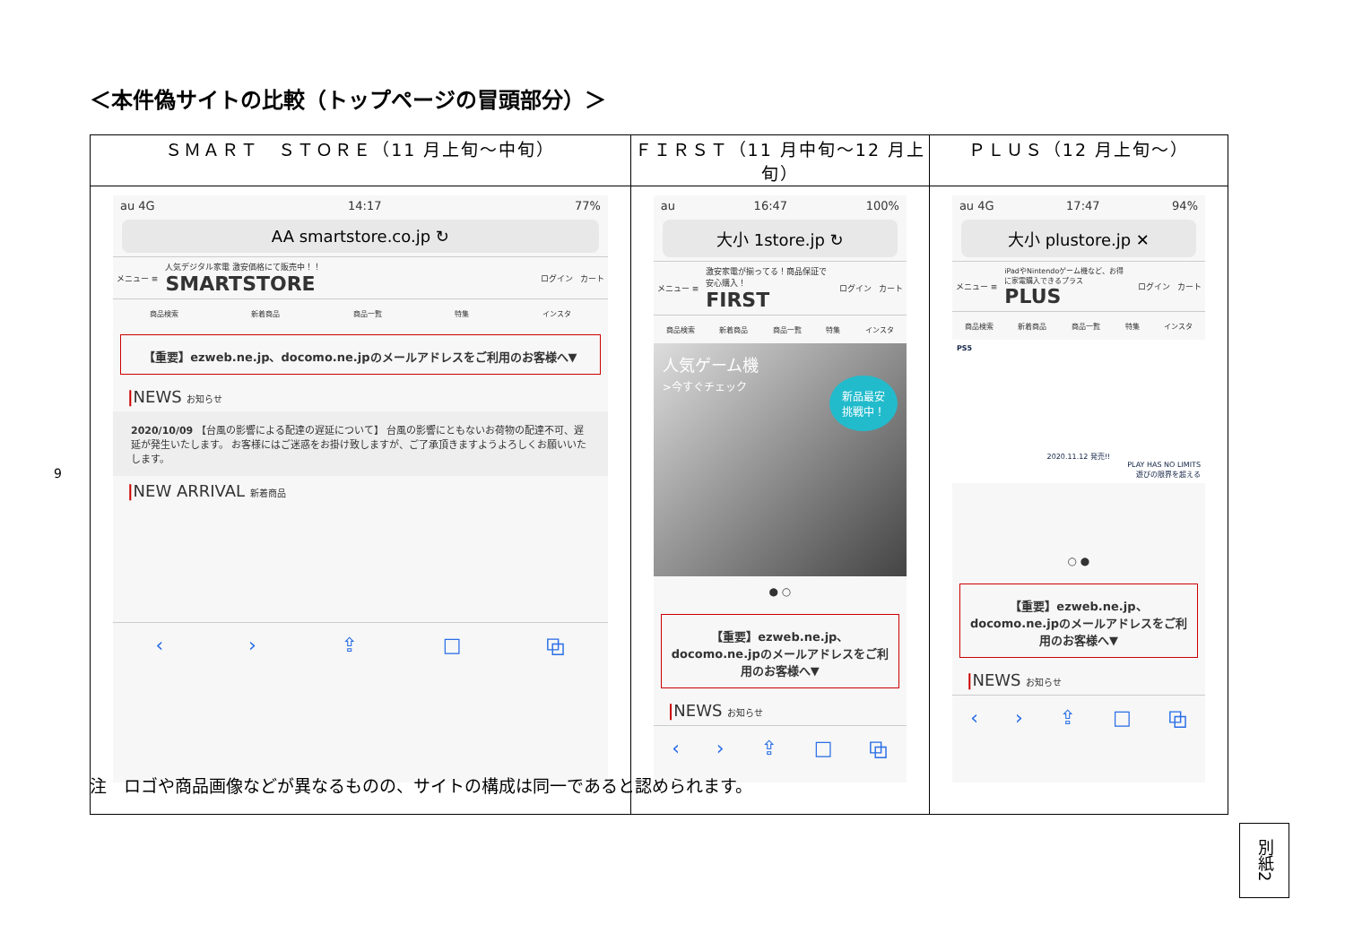＜本件偽サイトの比較（トップページの冒頭部分）＞
9
| ＳＭＡＲＴ ＳＴＯＲＥ（11 月上旬～中旬） | ＦＩＲＳＴ（11 月中旬～12 月上旬） | ＰＬＵＳ（12 月上旬～） |
| --- | --- | --- |
| au 4G 14:17 77% AA smartstore.co.jp ↻ メニュー ≡ 人気デジタル家電 激安価格にて販売中！！ SMARTSTORE ログイン カート 商品検索 新着商品 商品一覧 特集 インスタ 【重要】ezweb.ne.jp、docomo.ne.jpのメールアドレスをご利用のお客様へ▼ / NEWS お知らせ 2020/10/09 【台風の影響による配達の遅延について】 台風の影響にともないお荷物の配達不可、遅延が発生いたします。 お客様にはご迷惑をお掛け致しますが、ご了承頂きますようよろしくお願いいたします。 / NEW ARRIVAL 新着商品 ‹ › ⇪ □ ⧉ | au 16:47 100% 大小 1store.jp ↻ メニュー ≡ 激安家電が揃ってる！商品保証で安心購入！ FIRST ログイン カート 商品検索 新着商品 商品一覧 特集 インスタ 人気ゲーム機 >今すぐチェック 新品最安 挑戦中！ ● ○ 【重要】ezweb.ne.jp、docomo.ne.jpのメールアドレスをご利用のお客様へ▼ / NEWS お知らせ ‹ › ⇪ □ ⧉ | au 4G 17:47 94% 大小 plustore.jp ✕ メニュー ≡ iPadやNintendoゲーム機など、お得に家電購入できるプラス PLUS ログイン カート 商品検索 新着商品 商品一覧 特集 インスタ PS5 2020.11.12 発売!! PLAY HAS NO LIMITS 遊びの限界を超える ○ ● 【重要】ezweb.ne.jp、docomo.ne.jpのメールアドレスをご利用のお客様へ▼ / NEWS お知らせ ‹ › ⇪ □ ⧉ |
注　ロゴや商品画像などが異なるものの、サイトの構成は同一であると認められます。
別紙2